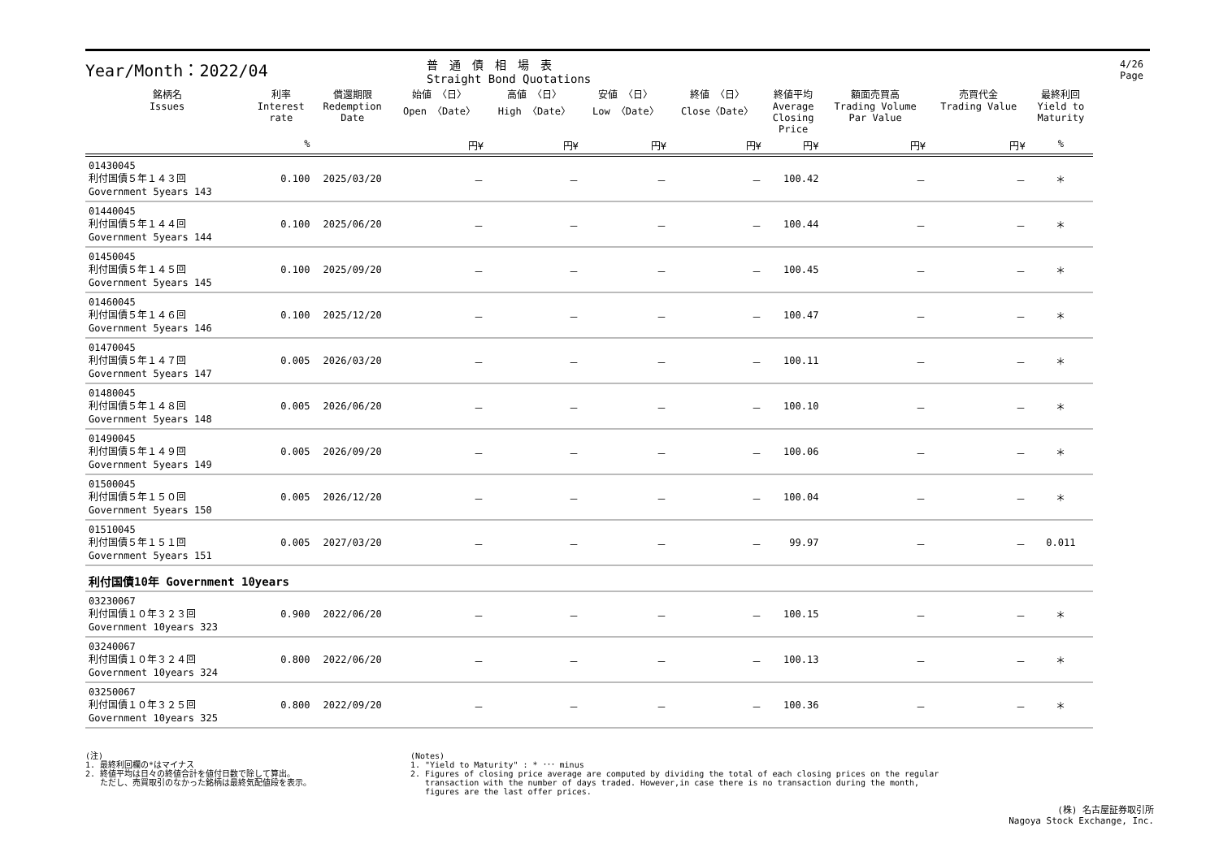4/26 Page
Year/Month：2022/04
普　通　債　相　場　表
Straight Bond Quotations
| 銘柄名 Issues | 利率 Interest rate | 償還期限 Redemption Date | 始値 〈日〉 Open 〈Date〉 | 高値 〈日〉 High 〈Date〉 | 安値 〈日〉 Low 〈Date〉 | 終値 〈日〉 Close〈Date〉 | 終値平均 Average Closing Price | 額面売買高 Trading Volume Par Value | 売買代金 Trading Value | 最終利回 Yield to Maturity |
| --- | --- | --- | --- | --- | --- | --- | --- | --- | --- | --- |
| | % | | 円¥ | 円¥ | 円¥ | 円¥ | 円¥ | 円¥ | 円¥ | % |
| 01430045 利付国債５年１４３回 Government 5years 143 | 0.100 | 2025/03/20 | － | － | － | － | 100.42 | － | － | ＊ |
| 01440045 利付国債５年１４４回 Government 5years 144 | 0.100 | 2025/06/20 | － | － | － | － | 100.44 | － | － | ＊ |
| 01450045 利付国債５年１４５回 Government 5years 145 | 0.100 | 2025/09/20 | － | － | － | － | 100.45 | － | － | ＊ |
| 01460045 利付国債５年１４６回 Government 5years 146 | 0.100 | 2025/12/20 | － | － | － | － | 100.47 | － | － | ＊ |
| 01470045 利付国債５年１４７回 Government 5years 147 | 0.005 | 2026/03/20 | － | － | － | － | 100.11 | － | － | ＊ |
| 01480045 利付国債５年１４８回 Government 5years 148 | 0.005 | 2026/06/20 | － | － | － | － | 100.10 | － | － | ＊ |
| 01490045 利付国債５年１４９回 Government 5years 149 | 0.005 | 2026/09/20 | － | － | － | － | 100.06 | － | － | ＊ |
| 01500045 利付国債５年１５０回 Government 5years 150 | 0.005 | 2026/12/20 | － | － | － | － | 100.04 | － | － | ＊ |
| 01510045 利付国債５年１５１回 Government 5years 151 | 0.005 | 2027/03/20 | － | － | － | － | 99.97 | － | － | 0.011 |
| 利付国債10年 Government 10years | | | | | | | | | | |
| 03230067 利付国債１０年３２３回 Government 10years 323 | 0.900 | 2022/06/20 | － | － | － | － | 100.15 | － | － | ＊ |
| 03240067 利付国債１０年３２４回 Government 10years 324 | 0.800 | 2022/06/20 | － | － | － | － | 100.13 | － | － | ＊ |
| 03250067 利付国債１０年３２５回 Government 10years 325 | 0.800 | 2022/09/20 | － | － | － | － | 100.36 | － | － | ＊ |
(注)
1. 最終利回欄の*はマイナス
2. 終値平均は日々の終値合計を値付日数で除して算出。
ただし、売買取引のなかった銘柄は最終気配値段を表示。
(Notes)
1. "Yield to Maturity" : * ･･･ minus
2. Figures of closing price average are computed by dividing the total of each closing prices on the regular
transaction with the number of days traded. However,in case there is no transaction during the month,
figures are the last offer prices.
(株) 名古屋証券取引所
Nagoya Stock Exchange, Inc.